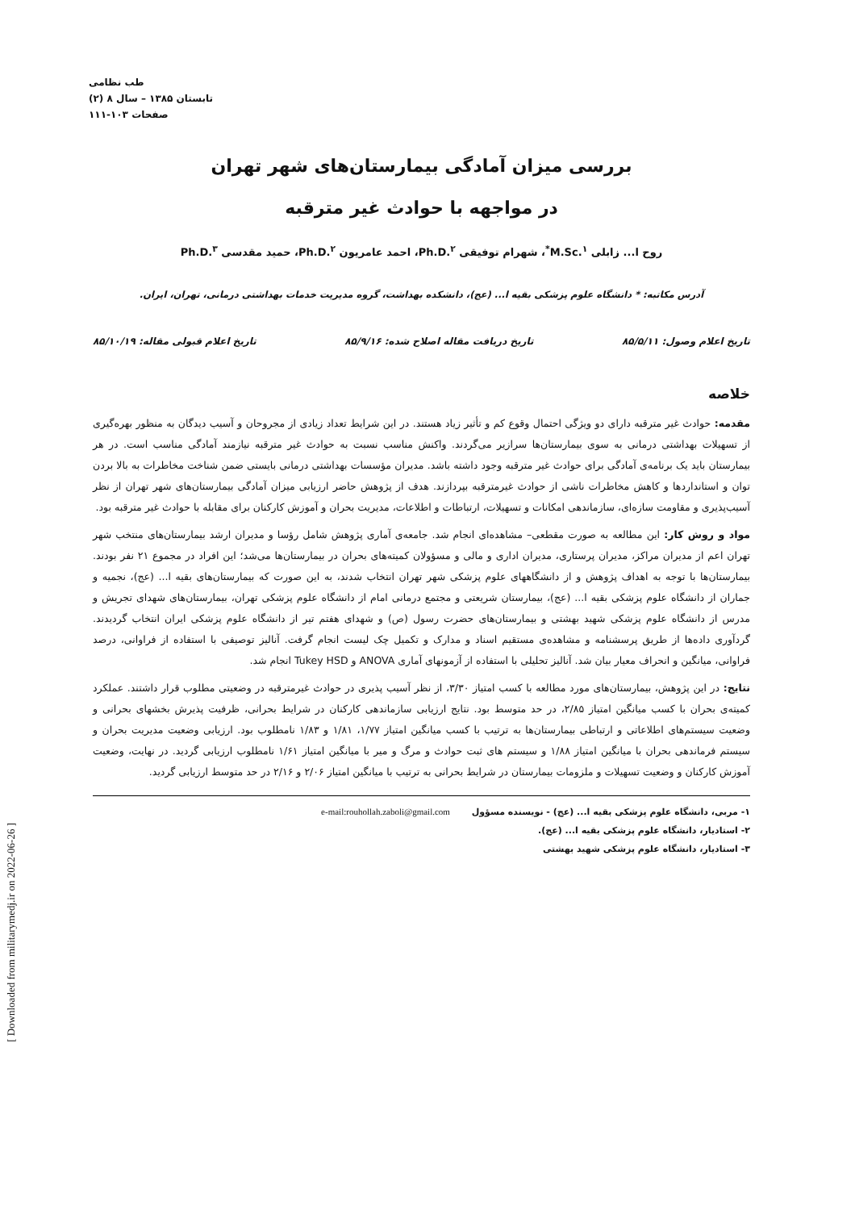طب نظامی
تابستان ۱۳۸۵ – سال ۸ (۲)
صفحات ۱۰۳-۱۱۱
[ Downloaded from militarymedj.ir on 2022-06-26 ]
بررسی میزان آمادگی بیمارستان‌های شهر تهران
در مواجهه با حوادث غیر مترقبه
روح ا... زابلی M.Sc.<sup>۱*</sup>، شهرام توفیقی Ph.D.<sup>۲</sup>، احمد عامریون Ph.D.<sup>۲</sup>، حمید مقدسی Ph.D.<sup>۳</sup>
آدرس مکاتبه: * دانشگاه علوم پزشکی بقیه ا... (عج)، دانشکده بهداشت، گروه مدیریت خدمات بهداشتی درمانی، تهران، ایران.
تاریخ اعلام وصول: ۸۵/۵/۱۱ تاریخ دریافت مقاله اصلاح شده: ۸۵/۹/۱۶ تاریخ اعلام قبولی مقاله: ۸۵/۱۰/۱۹
خلاصه
مقدمه: حوادث غیر مترقبه دارای دو ویژگی احتمال وقوع کم و تأثیر زیاد هستند. در این شرایط تعداد زیادی از مجروحان و آسیب دیدگان به منظور بهره‌گیری از تسهیلات بهداشتی درمانی به سوی بیمارستان‌ها سرازیر می‌گردند. واکنش مناسب نسبت به حوادث غیر مترقبه نیازمند آمادگی مناسب است. در هر بیمارستان باید یک برنامه‌ی آمادگی برای حوادث غیر مترقبه وجود داشته باشد. مدیران مؤسسات بهداشتی درمانی بایستی ضمن شناخت مخاطرات به بالا بردن توان و استانداردها و کاهش مخاطرات ناشی از حوادث غیرمترقبه بپردازند. هدف از پژوهش حاضر ارزیابی میزان آمادگی بیمارستان‌های شهر تهران از نظر آسیب‌پذیری و مقاومت سازه‌ای، سازماندهی امکانات و تسهیلات، ارتباطات و اطلاعات، مدیریت بحران و آموزش کارکنان برای مقابله با حوادث غیر مترقبه بود.
مواد و روش کار: این مطالعه به صورت مقطعی– مشاهده‌ای انجام شد. جامعه‌ی آماری پژوهش شامل رؤسا و مدیران ارشد بیمارستان‌های منتخب شهر تهران اعم از مدیران مراکز، مدیران پرستاری، مدیران اداری و مالی و مسؤولان کمیته‌های بحران در بیمارستان‌ها می‌شد؛ این افراد در مجموع ۲۱ نفر بودند. بیمارستان‌ها با توجه به اهداف پژوهش و از دانشگاههای علوم پزشکی شهر تهران انتخاب شدند، به این صورت که بیمارستان‌های بقیه ا... (عج)، نجمیه و جماران از دانشگاه علوم پزشکی بقیه ا... (عج)، بیمارستان شریعتی و مجتمع درمانی امام از دانشگاه علوم پزشکی تهران، بیمارستان‌های شهدای تجریش و مدرس از دانشگاه علوم پزشکی شهید بهشتی و بیمارستان‌های حضرت رسول (ص) و شهدای هفتم تیر از دانشگاه علوم پزشکی ایران انتخاب گردیدند. گردآوری داده‌ها از طریق پرسشنامه و مشاهده‌ی مستقیم اسناد و مدارک و تکمیل چک لیست انجام گرفت. آنالیز توصیفی با استفاده از فراوانی، درصد فراوانی، میانگین و انحراف معیار بیان شد. آنالیز تحلیلی با استفاده از آزمونهای آماری ANOVA و Tukey HSD انجام شد.
نتایج: در این پژوهش، بیمارستان‌های مورد مطالعه با کسب امتیاز ۳/۳۰، از نظر آسیب پذیری در حوادث غیرمترقبه در وضعیتی مطلوب قرار داشتند. عملکرد کمیته‌ی بحران با کسب میانگین امتیاز ۲/۸۵، در حد متوسط بود. نتایج ارزیابی سازماندهی کارکنان در شرایط بحرانی، ظرفیت پذیرش بخشهای بحرانی و وضعیت سیستم‌های اطلاعاتی و ارتباطی بیمارستان‌ها به ترتیب با کسب میانگین امتیاز ۱/۷۷، ۱/۸۱ و ۱/۸۳ نامطلوب بود. ارزیابی وضعیت مدیریت بحران و سیستم فرماندهی بحران با میانگین امتیاز ۱/۸۸ و سیستم های ثبت حوادث و مرگ و میر با میانگین امتیاز ۱/۶۱ نامطلوب ارزیابی گردید. در نهایت، وضعیت آموزش کارکنان و وضعیت تسهیلات و ملزومات بیمارستان در شرایط بحرانی به ترتیب با میانگین امتیاز ۲/۰۶ و ۲/۱۶ در حد متوسط ارزیابی گردید.
۱- مربی، دانشگاه علوم پزشکی بقیه ا... (عج) - نویسنده مسؤول e-mail:rouhollah.zaboli@gmail.com
۲- استادیار، دانشگاه علوم پزشکی بقیه ا... (عج).
۳- استادیار، دانشگاه علوم پزشکی شهید بهشتی